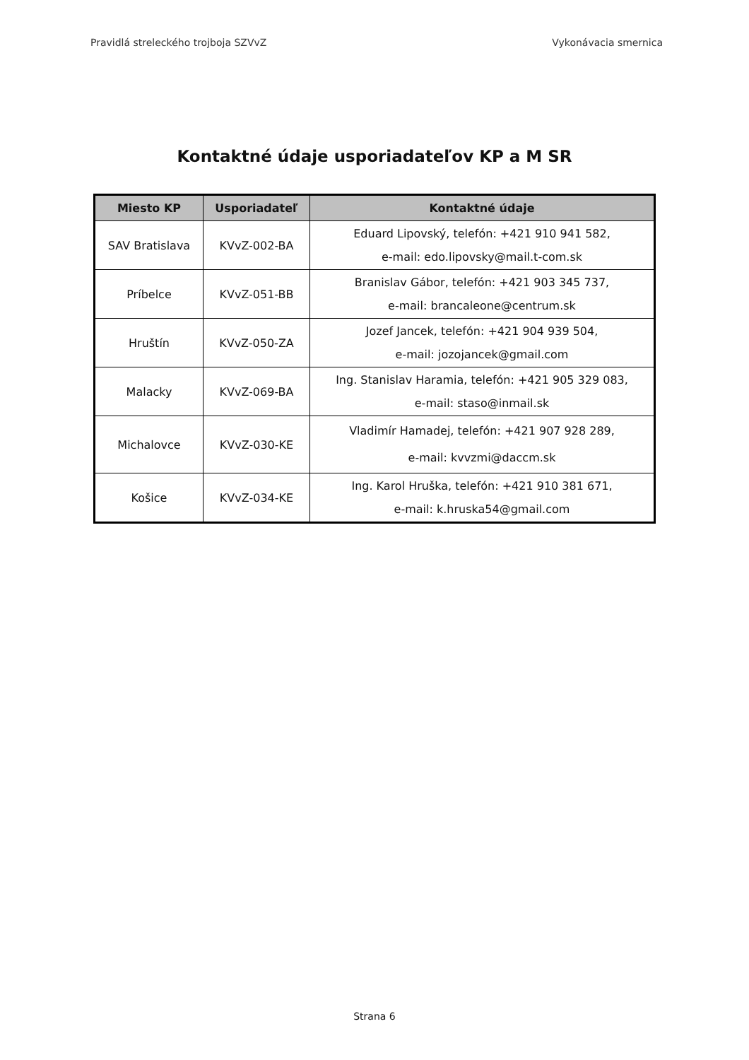Pravidlá streleckého trojboja SZVvZ Vykonávacia smernica
Kontaktné údaje usporiadateľov KP a M SR
| Miesto KP | Usporiadateľ | Kontaktné údaje |
| --- | --- | --- |
| SAV Bratislava | KVvZ-002-BA | Eduard Lipovský, telefón: +421 910 941 582, e-mail: edo.lipovsky@mail.t-com.sk |
| Príbelce | KVvZ-051-BB | Branislav Gábor, telefón: +421 903 345 737, e-mail: brancaleone@centrum.sk |
| Hruštín | KVvZ-050-ZA | Jozef Jancek, telefón: +421 904 939 504, e-mail: jozojancek@gmail.com |
| Malacky | KVvZ-069-BA | Ing. Stanislav Haramia, telefón: +421 905 329 083, e-mail: staso@inmail.sk |
| Michalovce | KVvZ-030-KE | Vladimír Hamadej, telefón: +421 907 928 289, e-mail: kvvzmi@daccm.sk |
| Košice | KVvZ-034-KE | Ing. Karol Hruška, telefón: +421 910 381 671, e-mail: k.hruska54@gmail.com |
Strana 6